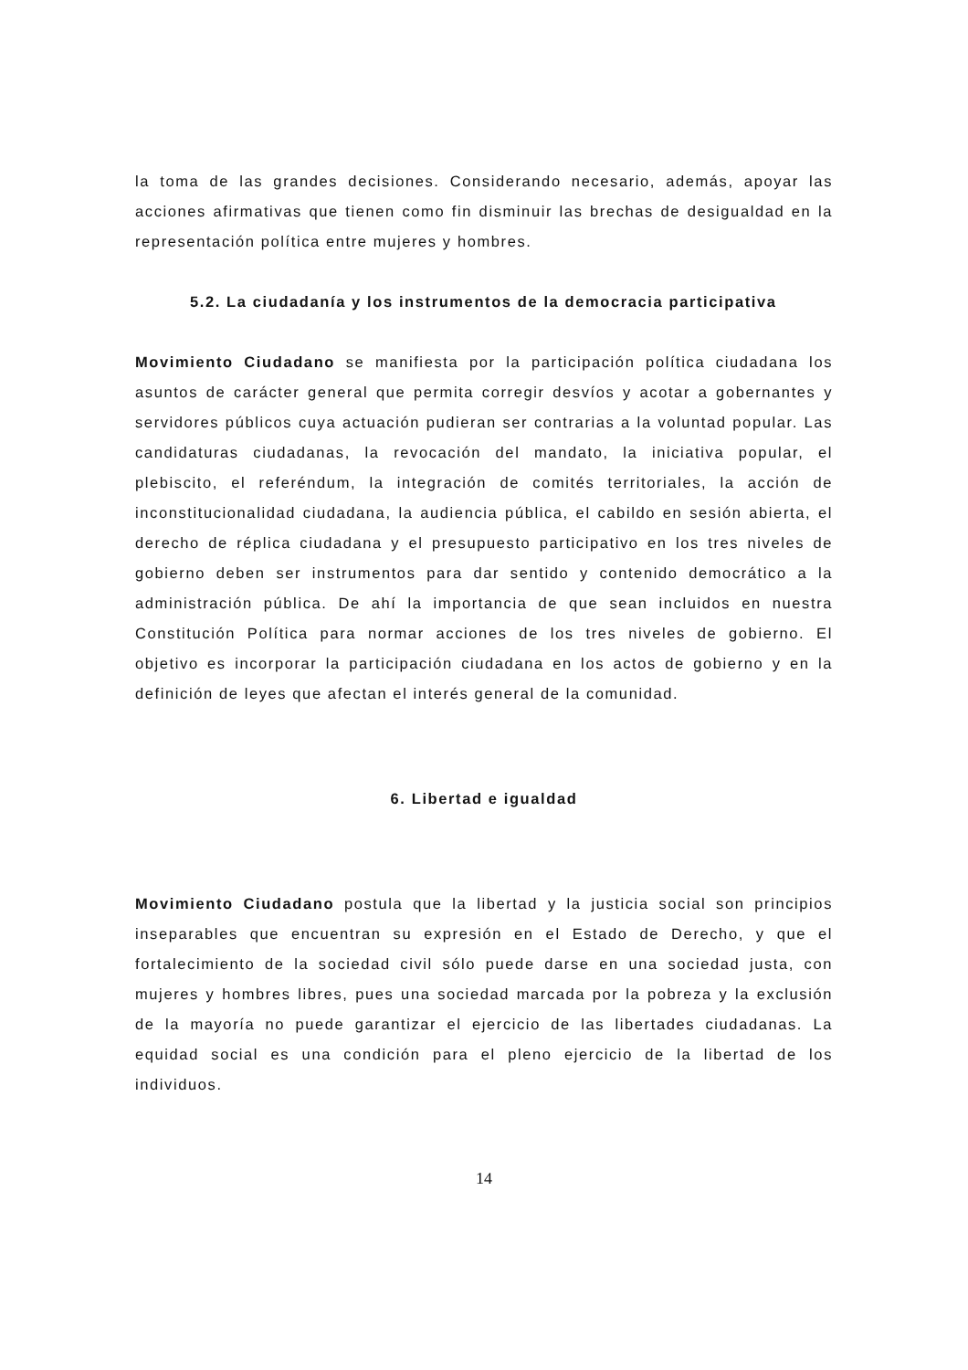la toma de las grandes decisiones. Considerando necesario, además, apoyar las acciones afirmativas que tienen como fin disminuir las brechas de desigualdad en la representación política entre mujeres y hombres.
5.2. La ciudadanía y los instrumentos de la democracia participativa
Movimiento Ciudadano se manifiesta por la participación política ciudadana los asuntos de carácter general que permita corregir desvíos y acotar a gobernantes y servidores públicos cuya actuación pudieran ser contrarias a la voluntad popular. Las candidaturas ciudadanas, la revocación del mandato, la iniciativa popular, el plebiscito, el referéndum, la integración de comités territoriales, la acción de inconstitucionalidad ciudadana, la audiencia pública, el cabildo en sesión abierta, el derecho de réplica ciudadana y el presupuesto participativo en los tres niveles de gobierno deben ser instrumentos para dar sentido y contenido democrático a la administración pública. De ahí la importancia de que sean incluidos en nuestra Constitución Política para normar acciones de los tres niveles de gobierno. El objetivo es incorporar la participación ciudadana en los actos de gobierno y en la definición de leyes que afectan el interés general de la comunidad.
6. Libertad e igualdad
Movimiento Ciudadano postula que la libertad y la justicia social son principios inseparables que encuentran su expresión en el Estado de Derecho, y que el fortalecimiento de la sociedad civil sólo puede darse en una sociedad justa, con mujeres y hombres libres, pues una sociedad marcada por la pobreza y la exclusión de la mayoría no puede garantizar el ejercicio de las libertades ciudadanas. La equidad social es una condición para el pleno ejercicio de la libertad de los individuos.
14